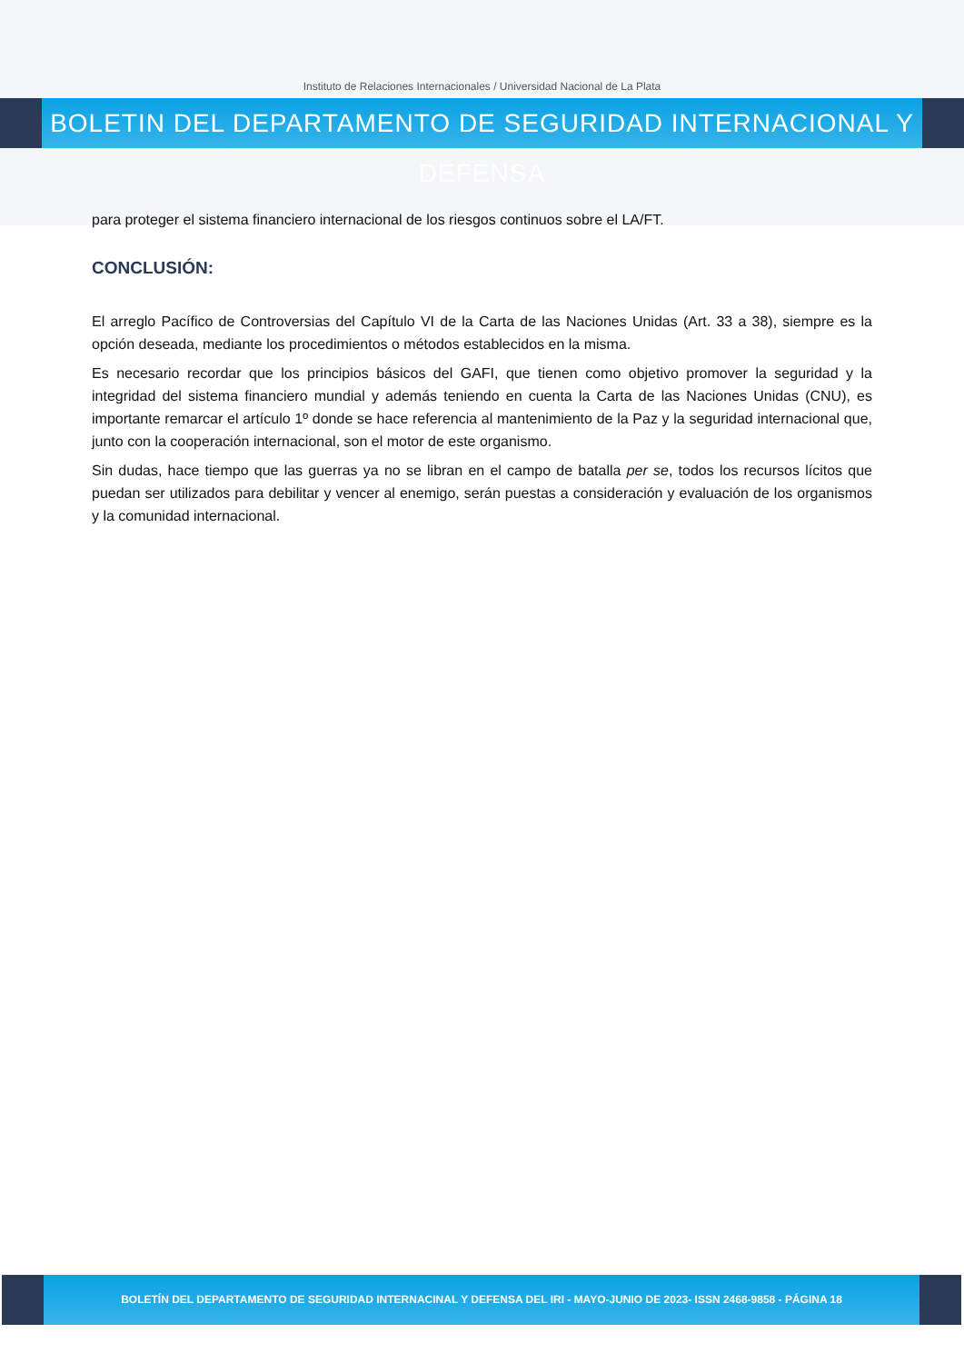Instituto de Relaciones Internacionales / Universidad Nacional de La Plata
BOLETIN DEL DEPARTAMENTO DE SEGURIDAD INTERNACIONAL Y DEFENSA
para proteger el sistema financiero internacional de los riesgos continuos sobre el LA/FT.
CONCLUSIÓN:
El arreglo Pacífico de Controversias del Capítulo VI de la Carta de las Naciones Unidas (Art. 33 a 38), siempre es la opción deseada, mediante los procedimientos o métodos establecidos en la misma.
Es necesario recordar que los principios básicos del GAFI, que tienen como objetivo promover la seguridad y la integridad del sistema financiero mundial y además teniendo en cuenta la Carta de las Naciones Unidas (CNU), es importante remarcar el artículo 1º donde se hace referencia al mantenimiento de la Paz y la seguridad internacional que, junto con la cooperación internacional, son el motor de este organismo.
Sin dudas, hace tiempo que las guerras ya no se libran en el campo de batalla per se, todos los recursos lícitos que puedan ser utilizados para debilitar y vencer al enemigo, serán puestas a consideración y evaluación de los organismos y la comunidad internacional.
BOLETÍN DEL DEPARTAMENTO DE SEGURIDAD INTERNACINAL Y DEFENSA DEL IRI - MAYO-JUNIO DE 2023- ISSN 2468-9858 - PÁGINA 18